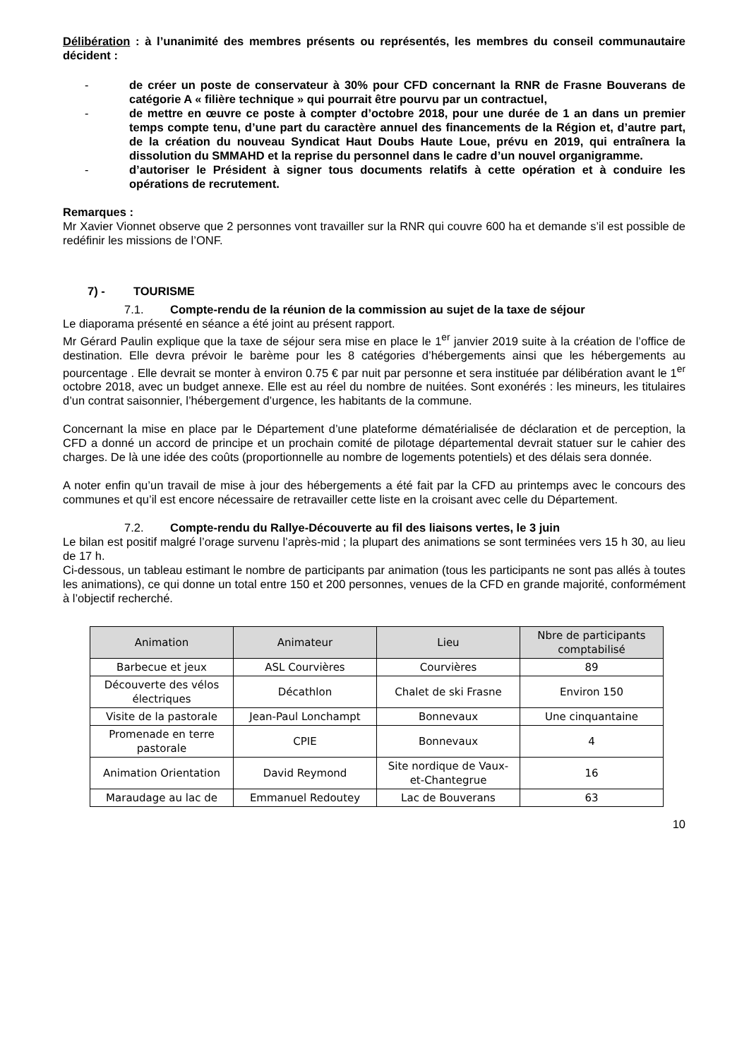Délibération : à l’unanimité des membres présents ou représentés, les membres du conseil communautaire décident :
- de créer un poste de conservateur à 30% pour CFD concernant la RNR de Frasne Bouverans de catégorie A « filière technique » qui pourrait être pourvu par un contractuel,
- de mettre en œuvre ce poste à compter d’octobre 2018, pour une durée de 1 an dans un premier temps compte tenu, d’une part du caractère annuel des financements de la Région et, d’autre part, de la création du nouveau Syndicat Haut Doubs Haute Loue, prévu en 2019, qui entraînera la dissolution du SMMAHD et la reprise du personnel dans le cadre d’un nouvel organigramme.
- d’autoriser le Président à signer tous documents relatifs à cette opération et à conduire les opérations de recrutement.
Remarques :
Mr Xavier Vionnet observe que 2 personnes vont travailler sur la RNR qui couvre 600 ha et demande s’il est possible de redéfinir les missions de l’ONF.
7) - TOURISME
7.1. Compte-rendu de la réunion de la commission au sujet de la taxe de séjour
Le diaporama présenté en séance a été joint au présent rapport.
Mr Gérard Paulin explique que la taxe de séjour sera mise en place le 1<sup>er</sup> janvier 2019 suite à la création de l’office de destination. Elle devra prévoir le barème pour les 8 catégories d’hébergements ainsi que les hébergements au pourcentage . Elle devrait se monter à environ 0.75 € par nuit par personne et sera instituée par délibération avant le 1<sup>er</sup> octobre 2018, avec un budget annexe. Elle est au réel du nombre de nuitées. Sont exonérés : les mineurs, les titulaires d’un contrat saisonnier, l’hébergement d’urgence, les habitants de la commune.
Concernant la mise en place par le Département d’une plateforme dématérialisée de déclaration et de perception, la CFD a donné un accord de principe et un prochain comité de pilotage départemental devrait statuer sur le cahier des charges. De là une idée des coûts (proportionnelle au nombre de logements potentiels) et des délais sera donnée.
A noter enfin qu’un travail de mise à jour des hébergements a été fait par la CFD au printemps avec le concours des communes et qu’il est encore nécessaire de retravailler cette liste en la croisant avec celle du Département.
7.2. Compte-rendu du Rallye-Découverte au fil des liaisons vertes, le 3 juin
Le bilan est positif malgré l’orage survenu l’après-mid ; la plupart des animations se sont terminées vers 15 h 30, au lieu de 17 h.
Ci-dessous, un tableau estimant le nombre de participants par animation (tous les participants ne sont pas allés à toutes les animations), ce qui donne un total entre 150 et 200 personnes, venues de la CFD en grande majorité, conformément à l’objectif recherché.
| Animation | Animateur | Lieu | Nbre de participants comptabilisé |
| --- | --- | --- | --- |
| Barbecue et jeux | ASL Courvières | Courvières | 89 |
| Découverte des vélos électriques | Décathlon | Chalet de ski Frasne | Environ 150 |
| Visite de la pastorale | Jean-Paul Lonchampt | Bonnevaux | Une cinquantaine |
| Promenade en terre pastorale | CPIE | Bonnevaux | 4 |
| Animation Orientation | David Reymond | Site nordique de Vaux-et-Chantegrue | 16 |
| Maraudage au lac de | Emmanuel Redoutey | Lac de Bouverans | 63 |
10